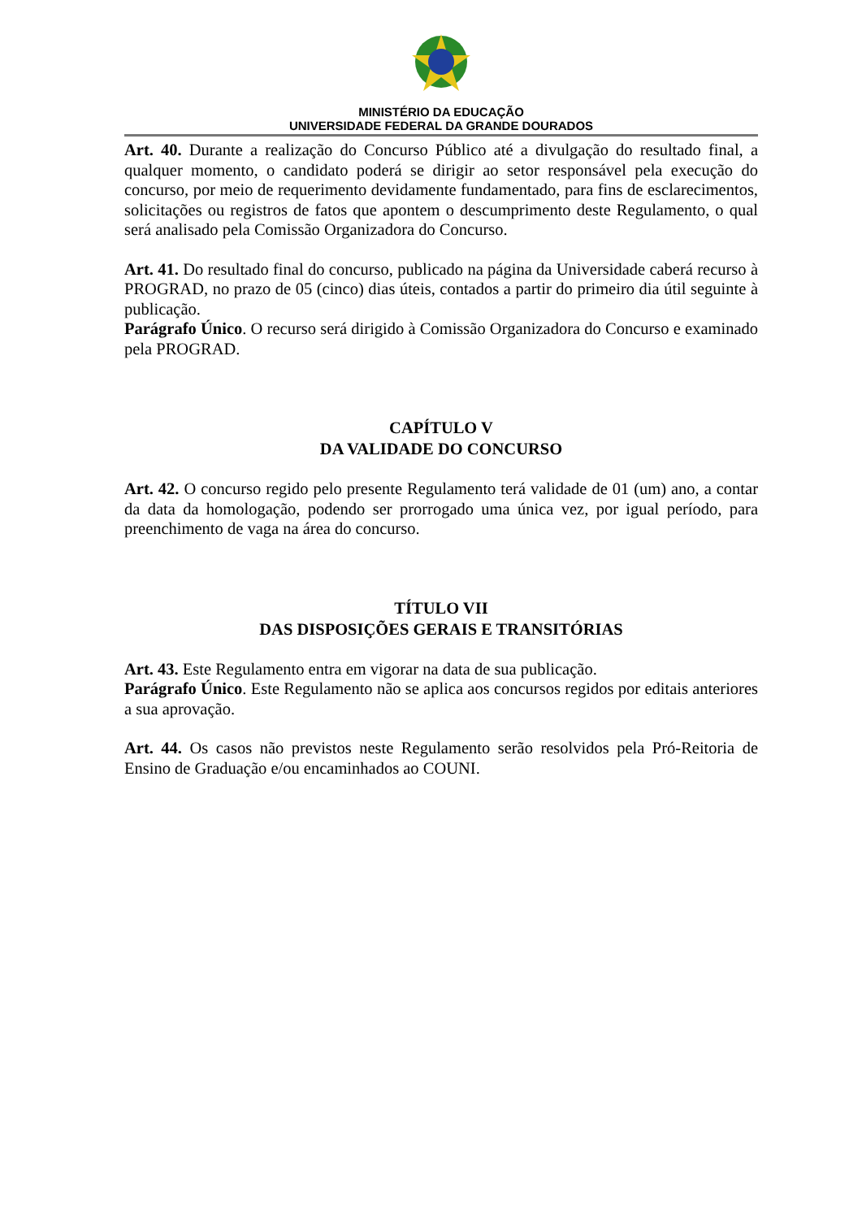MINISTÉRIO DA EDUCAÇÃO
UNIVERSIDADE FEDERAL DA GRANDE DOURADOS
Art. 40. Durante a realização do Concurso Público até a divulgação do resultado final, a qualquer momento, o candidato poderá se dirigir ao setor responsável pela execução do concurso, por meio de requerimento devidamente fundamentado, para fins de esclarecimentos, solicitações ou registros de fatos que apontem o descumprimento deste Regulamento, o qual será analisado pela Comissão Organizadora do Concurso.
Art. 41. Do resultado final do concurso, publicado na página da Universidade caberá recurso à PROGRAD, no prazo de 05 (cinco) dias úteis, contados a partir do primeiro dia útil seguinte à publicação.
Parágrafo Único. O recurso será dirigido à Comissão Organizadora do Concurso e examinado pela PROGRAD.
CAPÍTULO V
DA VALIDADE DO CONCURSO
Art. 42. O concurso regido pelo presente Regulamento terá validade de 01 (um) ano, a contar da data da homologação, podendo ser prorrogado uma única vez, por igual período, para preenchimento de vaga na área do concurso.
TÍTULO VII
DAS DISPOSIÇÕES GERAIS E TRANSITÓRIAS
Art. 43. Este Regulamento entra em vigorar na data de sua publicação.
Parágrafo Único. Este Regulamento não se aplica aos concursos regidos por editais anteriores a sua aprovação.
Art. 44. Os casos não previstos neste Regulamento serão resolvidos pela Pró-Reitoria de Ensino de Graduação e/ou encaminhados ao COUNI.